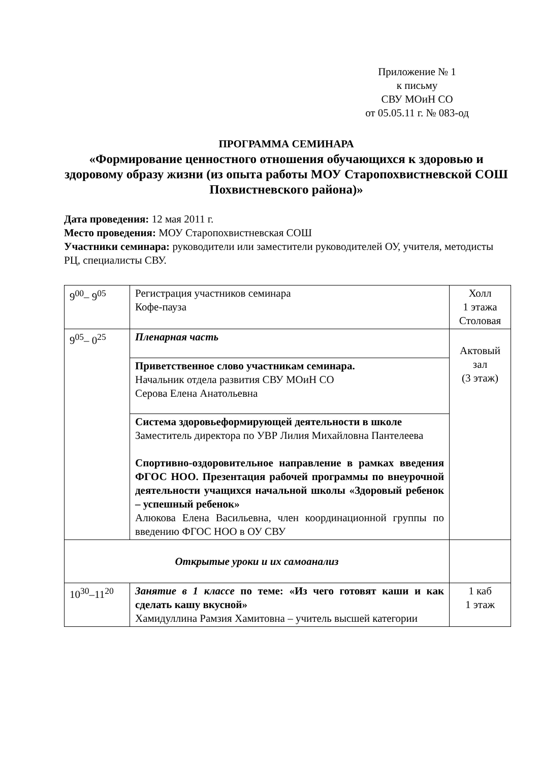Приложение № 1
к письму
СВУ МОиН СО
от 05.05.11 г. № 083-од
ПРОГРАММА СЕМИНАРА
«Формирование ценностного отношения обучающихся к здоровью и здоровому образу жизни (из опыта работы МОУ Старопохвистневской СОШ Похвистневского района)»
Дата проведения: 12 мая 2011 г.
Место проведения: МОУ Старопохвистневская СОШ
Участники семинара: руководители или заместители руководителей ОУ, учителя, методисты РЦ, специалисты СВУ.
| 9<sup>00</sup>– 9<sup>05</sup> | Регистрация участников семинара Кофе-пауза | Холл 1 этажа Столовая |
| 9<sup>05</sup>– 0<sup>25</sup> | Пленарная часть | Актовый зал (3 этаж) |
| | Приветственное слово участникам семинара. Начальник отдела развития СВУ МОиН СО Серова Елена Анатольевна | |
| | Система здоровьеформирующей деятельности в школе Заместитель директора по УВР Лилия Михайловна Пантелеева Спортивно-оздоровительное направление в рамках введения ФГОС НОО. Презентация рабочей программы по внеурочной деятельности учащихся начальной школы «Здоровый ребенок – успешный ребенок» Алюкова Елена Васильевна, член координационной группы по введению ФГОС НОО в ОУ СВУ | |
| Открытые уроки и их самоанализ | | |
| 10<sup>30</sup>–11<sup>20</sup> | Занятие в 1 классе по теме: «Из чего готовят каши и как сделать кашу вкусной» Хамидуллина Рамзия Хамитовна – учитель высшей категории | 1 каб 1 этаж |